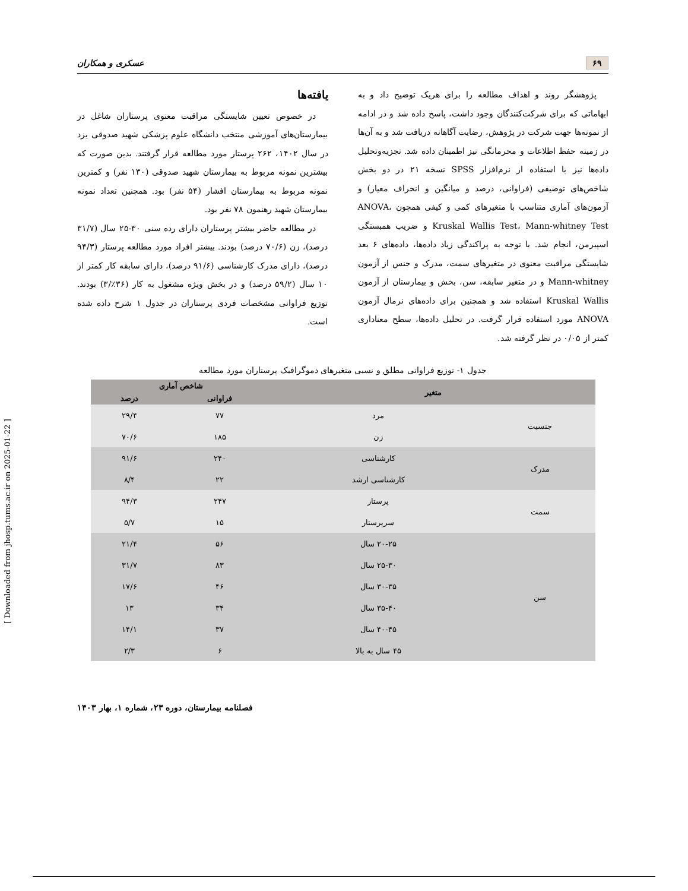۶۹ عسکری و همکاران
پژوهشگر روند و اهداف مطالعه را برای هریک توضیح داد و به ابهاماتی که برای شرکت‌کنندگان وجود داشت، پاسخ داده شد و در ادامه از نمونه‌ها جهت شرکت در پژوهش، رضایت آگاهانه دریافت شد و به آن‌ها در زمینه حفظ اطلاعات و محرمانگی نیز اطمینان داده شد. تجزیه‌وتحلیل داده‌ها نیز با استفاده از نرم‌افزار SPSS نسخه ۲۱ در دو بخش شاخص‌های توصیفی (فراوانی، درصد و میانگین و انحراف معیار) و آزمون‌های آماری متناسب با متغیرهای کمی و کیفی همچون ANOVA، Kruskal Wallis Test، Mann-whitney Test و ضریب همبستگی اسپیرمن، انجام شد. با توجه به پراکندگی زیاد داده‌ها، داده‌های ۶ بعد شایستگی مراقبت معنوی در متغیرهای سمت، مدرک و جنس از آزمون Mann-whitney و در متغیر سابقه، سن، بخش و بیمارستان از آزمون Kruskal Wallis استفاده شد و همچنین برای داده‌های نرمال آزمون ANOVA مورد استفاده قرار گرفت. در تحلیل داده‌ها، سطح معناداری کمتر از ۰/۰۵ در نظر گرفته شد.
یافته‌ها
در خصوص تعیین شایستگی مراقبت معنوی پرستاران شاغل در بیمارستان‌های آموزشی منتخب دانشگاه علوم پزشکی شهید صدوقی یزد در سال ۱۴۰۲، ۲۶۲ پرستار مورد مطالعه قرار گرفتند. بدین صورت که بیشترین نمونه مربوط به بیمارستان شهید صدوقی (۱۳۰ نفر) و کمترین نمونه مربوط به بیمارستان افشار (۵۴ نفر) بود. همچنین تعداد نمونه بیمارستان شهید رهنمون ۷۸ نفر بود.
در مطالعه حاضر بیشتر پرستاران دارای رده سنی ۳۰-۲۵ سال (۳۱/۷ درصد)، زن (۷۰/۶ درصد) بودند. بیشتر افراد مورد مطالعه پرستار (۹۴/۳ درصد)، دارای مدرک کارشناسی (۹۱/۶ درصد)، دارای سابقه کار کمتر از ۱۰ سال (۵۹/۲ درصد) و در بخش ویژه مشغول به کار (۳۶٪/۳) بودند. توزیع فراوانی مشخصات فردی پرستاران در جدول ۱ شرح داده شده است.
جدول ۱- توزیع فراوانی مطلق و نسبی متغیرهای دموگرافیک پرستاران مورد مطالعه
| متغیر | | شاخص آماری | |
| --- | --- | --- | --- |
| | | فراوانی | درصد |
| جنسیت | مرد | ۷۷ | ۲۹/۴ |
| | زن | ۱۸۵ | ۷۰/۶ |
| مدرک | کارشناسی | ۲۴۰ | ۹۱/۶ |
| | کارشناسی ارشد | ۲۲ | ۸/۴ |
| سمت | پرستار | ۲۴۷ | ۹۴/۳ |
| | سرپرستار | ۱۵ | ۵/۷ |
| سن | ۲۰-۲۵ سال | ۵۶ | ۲۱/۴ |
| | ۲۵-۳۰ سال | ۸۳ | ۳۱/۷ |
| | ۳۰-۳۵ سال | ۴۶ | ۱۷/۶ |
| | ۳۵-۴۰ سال | ۳۴ | ۱۳ |
| | ۴۰-۴۵ سال | ۳۷ | ۱۴/۱ |
| | ۴۵ سال به بالا | ۶ | ۲/۳ |
فصلنامه بیمارستان، دوره ۲۳، شماره ۱، بهار ۱۴۰۳
[ Downloaded from jhosp.tums.ac.ir on 2025-01-22 ]